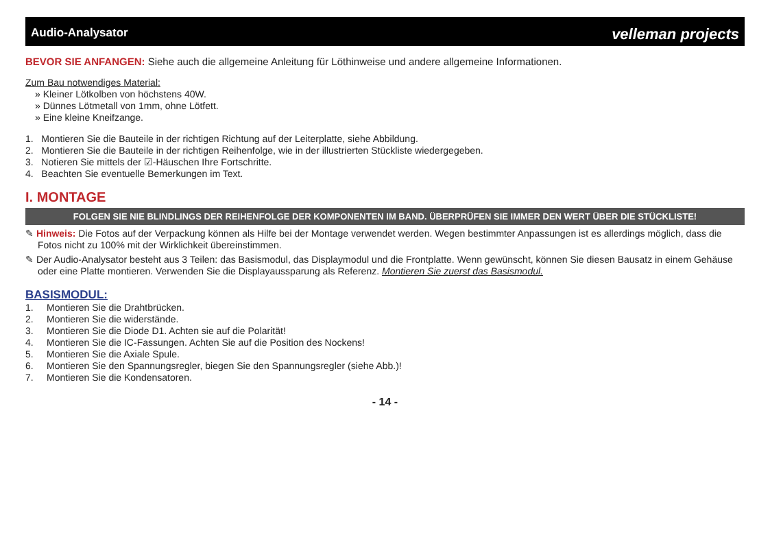Audio-Analysator velleman projects
BEVOR SIE ANFANGEN: Siehe auch die allgemeine Anleitung für Löthinweise und andere allgemeine Informationen.
Zum Bau notwendiges Material:
» Kleiner Lötkolben von höchstens 40W.
» Dünnes Lötmetall von 1mm, ohne Lötfett.
» Eine kleine Kneifzange.
1. Montieren Sie die Bauteile in der richtigen Richtung auf der Leiterplatte, siehe Abbildung.
2. Montieren Sie die Bauteile in der richtigen Reihenfolge, wie in der illustrierten Stückliste wiedergegeben.
3. Notieren Sie mittels der ☑-Häuschen Ihre Fortschritte.
4. Beachten Sie eventuelle Bemerkungen im Text.
I. MONTAGE
FOLGEN SIE NIE BLINDLINGS DER REIHENFOLGE DER KOMPONENTEN IM BAND. ÜBERPRÜFEN SIE IMMER DEN WERT ÜBER DIE STÜCKLISTE!
✎ Hinweis: Die Fotos auf der Verpackung können als Hilfe bei der Montage verwendet werden. Wegen bestimmter Anpassungen ist es allerdings möglich, dass die Fotos nicht zu 100% mit der Wirklichkeit übereinstimmen.
✎ Der Audio-Analysator besteht aus 3 Teilen: das Basismodul, das Displaymodul und die Frontplatte. Wenn gewünscht, können Sie diesen Bausatz in einem Gehäuse oder eine Platte montieren. Verwenden Sie die Displayaussparung als Referenz. Montieren Sie zuerst das Basismodul.
BASISMODUL:
1. Montieren Sie die Drahtbrücken.
2. Montieren Sie die widerstände.
3. Montieren Sie die Diode D1. Achten sie auf die Polarität!
4. Montieren Sie die IC-Fassungen. Achten Sie auf die Position des Nockens!
5. Montieren Sie die Axiale Spule.
6. Montieren Sie den Spannungsregler, biegen Sie den Spannungsregler (siehe Abb.)!
7. Montieren Sie die Kondensatoren.
- 14 -